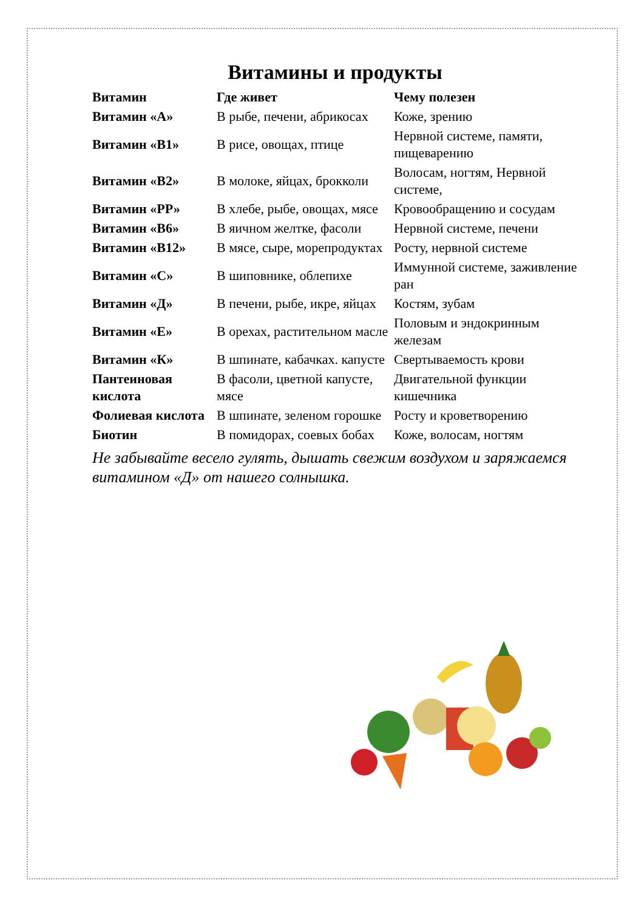Витамины и продукты
| Витамин | Где живет | Чему полезен |
| --- | --- | --- |
| Витамин «А» | В рыбе, печени, абрикосах | Коже, зрению |
| Витамин «В1» | В рисе, овощах, птице | Нервной системе, памяти, пищеварению |
| Витамин «В2» | В молоке, яйцах, брокколи | Волосам, ногтям, Нервной системе, |
| Витамин «РР» | В хлебе, рыбе, овощах, мясе | Кровообращению и сосудам |
| Витамин «В6» | В яичном желтке, фасоли | Нервной системе, печени |
| Витамин «В12» | В мясе, сыре, морепродуктах | Росту, нервной системе |
| Витамин «С» | В шиповнике, облепихе | Иммунной системе, заживление ран |
| Витамин «Д» | В печени, рыбе, икре, яйцах | Костям, зубам |
| Витамин «Е» | В орехах, растительном масле | Половым и эндокринным железам |
| Витамин «К» | В шпинате, кабачках. капусте | Свертываемость крови |
| Пантеиновая кислота | В фасоли, цветной капусте, мясе | Двигательной функции кишечника |
| Фолиевая кислота | В шпинате, зеленом горошке | Росту и кроветворению |
| Биотин | В помидорах, соевых бобах | Коже, волосам, ногтям |
Не забывайте весело гулять, дышать свежим воздухом и заряжаемся витамином «Д» от нашего солнышка.